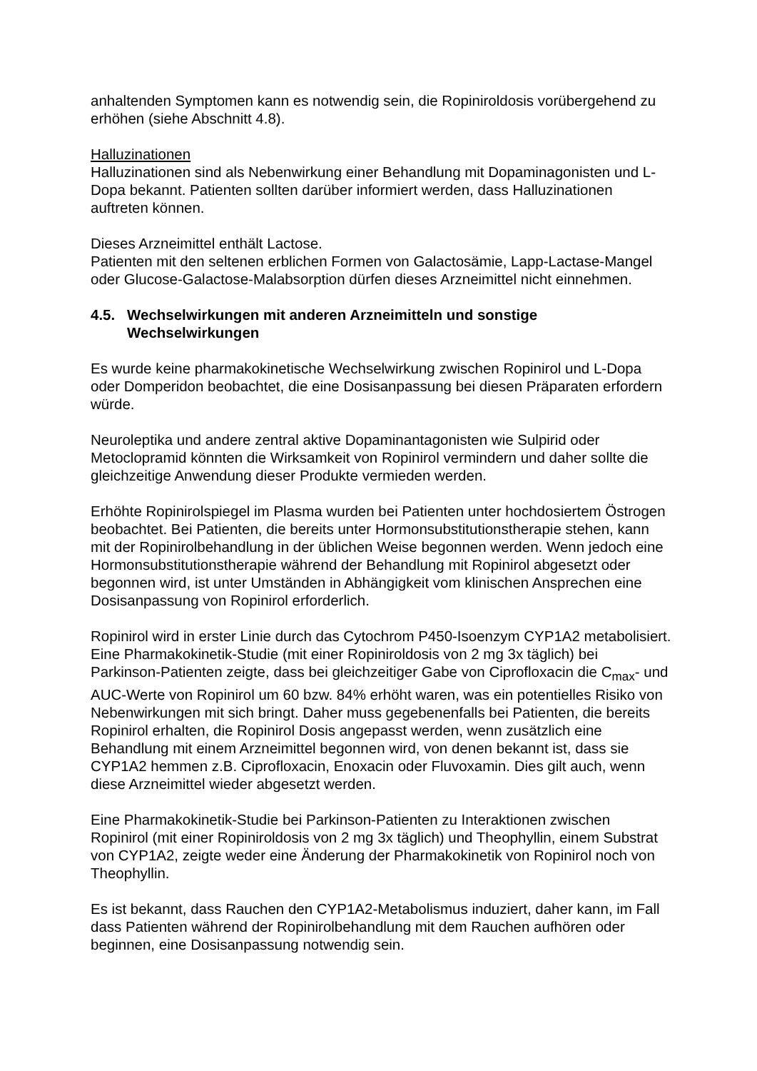anhaltenden Symptomen kann es notwendig sein, die Ropiniroldosis vorübergehend zu erhöhen (siehe Abschnitt 4.8).
Halluzinationen
Halluzinationen sind als Nebenwirkung einer Behandlung mit Dopaminagonisten und L-Dopa bekannt. Patienten sollten darüber informiert werden, dass Halluzinationen auftreten können.
Dieses Arzneimittel enthält Lactose.
Patienten mit den seltenen erblichen Formen von Galactosämie, Lapp-Lactase-Mangel oder Glucose-Galactose-Malabsorption dürfen dieses Arzneimittel nicht einnehmen.
4.5. Wechselwirkungen mit anderen Arzneimitteln und sonstige Wechselwirkungen
Es wurde keine pharmakokinetische Wechselwirkung zwischen Ropinirol und L-Dopa oder Domperidon beobachtet, die eine Dosisanpassung bei diesen Präparaten erfordern würde.
Neuroleptika und andere zentral aktive Dopaminantagonisten wie Sulpirid oder Metoclopramid könnten die Wirksamkeit von Ropinirol vermindern und daher sollte die gleichzeitige Anwendung dieser Produkte vermieden werden.
Erhöhte Ropinirolspiegel im Plasma wurden bei Patienten unter hochdosiertem Östrogen beobachtet. Bei Patienten, die bereits unter Hormonsubstitutionstherapie stehen, kann mit der Ropinirolbehandlung in der üblichen Weise begonnen werden. Wenn jedoch eine Hormonsubstitutionstherapie während der Behandlung mit Ropinirol abgesetzt oder begonnen wird, ist unter Umständen in Abhängigkeit vom klinischen Ansprechen eine Dosisanpassung von Ropinirol erforderlich.
Ropinirol wird in erster Linie durch das Cytochrom P450-Isoenzym CYP1A2 metabolisiert. Eine Pharmakokinetik-Studie (mit einer Ropiniroldosis von 2 mg 3x täglich) bei Parkinson-Patienten zeigte, dass bei gleichzeitiger Gabe von Ciprofloxacin die C<sub>max</sub>- und AUC-Werte von Ropinirol um 60 bzw. 84% erhöht waren, was ein potentielles Risiko von Nebenwirkungen mit sich bringt. Daher muss gegebenenfalls bei Patienten, die bereits Ropinirol erhalten, die Ropinirol Dosis angepasst werden, wenn zusätzlich eine Behandlung mit einem Arzneimittel begonnen wird, von denen bekannt ist, dass sie CYP1A2 hemmen z.B. Ciprofloxacin, Enoxacin oder Fluvoxamin. Dies gilt auch, wenn diese Arzneimittel wieder abgesetzt werden.
Eine Pharmakokinetik-Studie bei Parkinson-Patienten zu Interaktionen zwischen Ropinirol (mit einer Ropiniroldosis von 2 mg 3x täglich) und Theophyllin, einem Substrat von CYP1A2, zeigte weder eine Änderung der Pharmakokinetik von Ropinirol noch von Theophyllin.
Es ist bekannt, dass Rauchen den CYP1A2-Metabolismus induziert, daher kann, im Fall dass Patienten während der Ropinirolbehandlung mit dem Rauchen aufhören oder beginnen, eine Dosisanpassung notwendig sein.